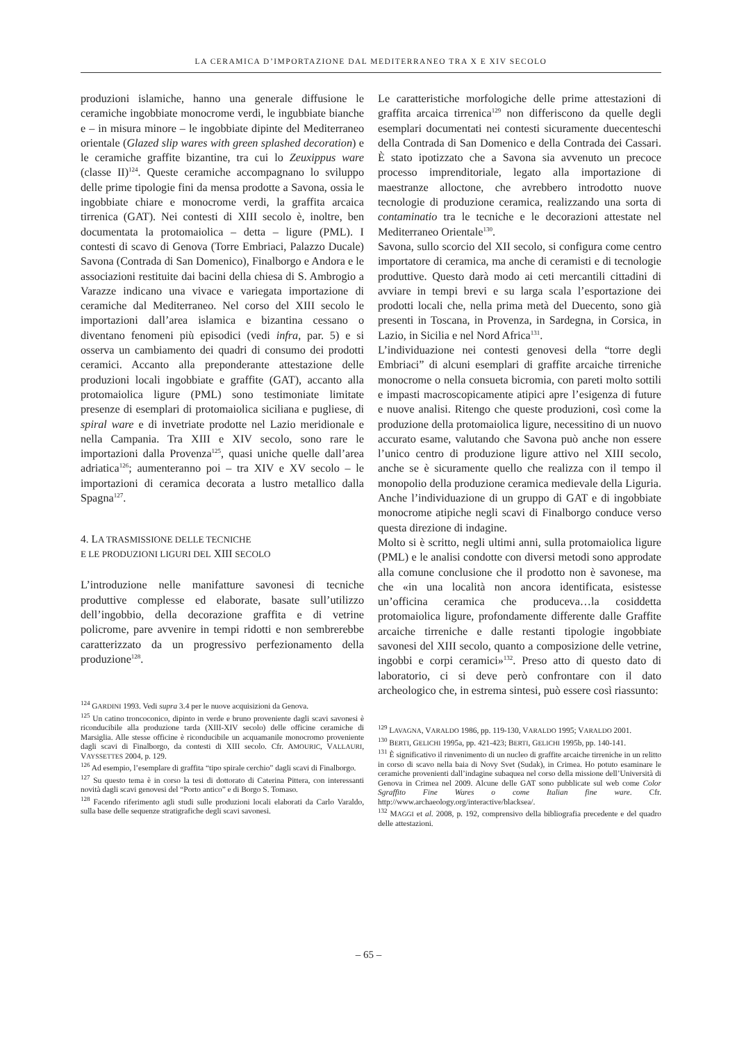LA CERAMICA D’IMPORTAZIONE DAL MEDITERRANEO TRA X E XIV SECOLO
produzioni islamiche, hanno una generale diffusione le ceramiche ingobbiate monocrome verdi, le ingubbiate bianche e – in misura minore – le ingobbiate dipinte del Mediterraneo orientale (Glazed slip wares with green splashed decoration) e le ceramiche graffite bizantine, tra cui lo Zeuxippus ware (classe II)<sup>124</sup>. Queste ceramiche accompagnano lo sviluppo delle prime tipologie fini da mensa prodotte a Savona, ossia le ingobbiate chiare e monocrome verdi, la graffita arcaica tirrenica (GAT). Nei contesti di XIII secolo è, inoltre, ben documentata la protomaiolica – detta – ligure (PML). I contesti di scavo di Genova (Torre Embriaci, Palazzo Ducale) Savona (Contrada di San Domenico), Finalborgo e Andora e le associazioni restituite dai bacini della chiesa di S. Ambrogio a Varazze indicano una vivace e variegata importazione di ceramiche dal Mediterraneo. Nel corso del XIII secolo le importazioni dall’area islamica e bizantina cessano o diventano fenomeni più episodici (vedi infra, par. 5) e si osserva un cambiamento dei quadri di consumo dei prodotti ceramici. Accanto alla preponderante attestazione delle produzioni locali ingobbiate e graffite (GAT), accanto alla protomaiolica ligure (PML) sono testimoniate limitate presenze di esemplari di protomaiolica siciliana e pugliese, di spiral ware e di invetriate prodotte nel Lazio meridionale e nella Campania. Tra XIII e XIV secolo, sono rare le importazioni dalla Provenza<sup>125</sup>, quasi uniche quelle dall’area adriatica<sup>126</sup>; aumenteranno poi – tra XIV e XV secolo – le importazioni di ceramica decorata a lustro metallico dalla Spagna<sup>127</sup>.
4. LA TRASMISSIONE DELLE TECNICHE
E LE PRODUZIONI LIGURI DEL XIII SECOLO
L’introduzione nelle manifatture savonesi di tecniche produttive complesse ed elaborate, basate sull’utilizzo dell’ingobbio, della decorazione graffita e di vetrine policrome, pare avvenire in tempi ridotti e non sembrerebbe caratterizzato da un progressivo perfezionamento della produzione<sup>128</sup>.
<sup>124</sup> GARDINI 1993. Vedi supra 3.4 per le nuove acquisizioni da Genova.
<sup>125</sup> Un catino troncoconico, dipinto in verde e bruno proveniente dagli scavi savonesi è riconducibile alla produzione tarda (XIII-XIV secolo) delle officine ceramiche di Marsiglia. Alle stesse officine è riconducibile un acquamanile monocromo proveniente dagli scavi di Finalborgo, da contesti di XIII secolo. Cfr. AMOURIC, VALLAURI, VAYSSETTES 2004, p. 129.
<sup>126</sup> Ad esempio, l’esemplare di graffita “tipo spirale cerchio” dagli scavi di Finalborgo.
<sup>127</sup> Su questo tema è in corso la tesi di dottorato di Caterina Pittera, con interessanti novità dagli scavi genovesi del “Porto antico” e di Borgo S. Tomaso.
<sup>128</sup> Facendo riferimento agli studi sulle produzioni locali elaborati da Carlo Varaldo, sulla base delle sequenze stratigrafiche degli scavi savonesi.
Le caratteristiche morfologiche delle prime attestazioni di graffita arcaica tirrenica<sup>129</sup> non differiscono da quelle degli esemplari documentati nei contesti sicuramente duecenteschi della Contrada di San Domenico e della Contrada dei Cassari. È stato ipotizzato che a Savona sia avvenuto un precoce processo imprenditoriale, legato alla importazione di maestranze alloctone, che avrebbero introdotto nuove tecnologie di produzione ceramica, realizzando una sorta di contaminatio tra le tecniche e le decorazioni attestate nel Mediterraneo Orientale<sup>130</sup>.
Savona, sullo scorcio del XII secolo, si configura come centro importatore di ceramica, ma anche di ceramisti e di tecnologie produttive. Questo darà modo ai ceti mercantili cittadini di avviare in tempi brevi e su larga scala l’esportazione dei prodotti locali che, nella prima metà del Duecento, sono già presenti in Toscana, in Provenza, in Sardegna, in Corsica, in Lazio, in Sicilia e nel Nord Africa<sup>131</sup>.
L’individuazione nei contesti genovesi della “torre degli Embriaci” di alcuni esemplari di graffite arcaiche tirreniche monocrome o nella consueta bicromia, con pareti molto sottili e impasti macroscopicamente atipici apre l’esigenza di future e nuove analisi. Ritengo che queste produzioni, così come la produzione della protomaiolica ligure, necessitino di un nuovo accurato esame, valutando che Savona può anche non essere l’unico centro di produzione ligure attivo nel XIII secolo, anche se è sicuramente quello che realizza con il tempo il monopolio della produzione ceramica medievale della Liguria. Anche l’individuazione di un gruppo di GAT e di ingobbiate monocrome atipiche negli scavi di Finalborgo conduce verso questa direzione di indagine.
Molto si è scritto, negli ultimi anni, sulla protomaiolica ligure (PML) e le analisi condotte con diversi metodi sono approdate alla comune conclusione che il prodotto non è savonese, ma che «in una località non ancora identificata, esistesse un’officina ceramica che produceva…la cosiddetta protomaiolica ligure, profondamente differente dalle Graffite arcaiche tirreniche e dalle restanti tipologie ingobbiate savonesi del XIII secolo, quanto a composizione delle vetrine, ingobbi e corpi ceramici»<sup>132</sup>. Preso atto di questo dato di laboratorio, ci si deve però confrontare con il dato archeologico che, in estrema sintesi, può essere così riassunto:
<sup>129</sup> LAVAGNA, VARALDO 1986, pp. 119-130, VARALDO 1995; VARALDO 2001.
<sup>130</sup> BERTI, GELICHI 1995a, pp. 421-423; BERTI, GELICHI 1995b, pp. 140-141.
<sup>131</sup> È significativo il rinvenimento di un nucleo di graffite arcaiche tirreniche in un relitto in corso di scavo nella baia di Novy Svet (Sudak), in Crimea. Ho potuto esaminare le ceramiche provenienti dall’indagine subaquea nel corso della missione dell’Università di Genova in Crimea nel 2009. Alcune delle GAT sono pubblicate sul web come Color Sgraffito Fine Wares o come Italian fine ware. Cfr. http://www.archaeology.org/interactive/blacksea/.
<sup>132</sup> MAGGI et al. 2008, p. 192, comprensivo della bibliografia precedente e del quadro delle attestazioni.
– 65 –